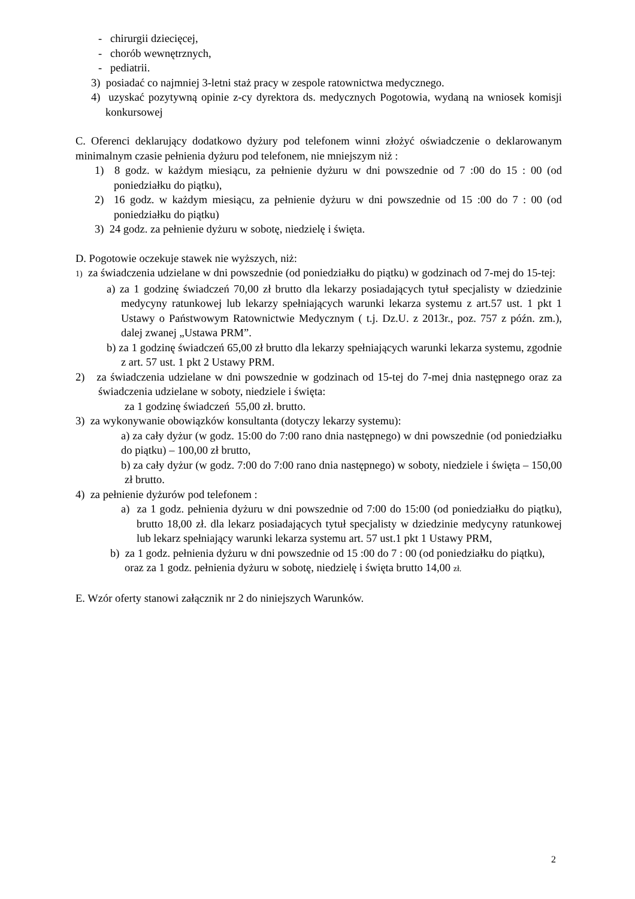- chirurgii dziecięcej,
- chorób wewnętrznych,
- pediatrii.
3) posiadać co najmniej 3-letni staż pracy w zespole ratownictwa medycznego.
4) uzyskać pozytywną opinie z-cy dyrektora ds. medycznych Pogotowia, wydaną na wniosek komisji konkursowej
C. Oferenci deklarujący dodatkowo dyżury pod telefonem winni złożyć oświadczenie o deklarowanym minimalnym czasie pełnienia dyżuru pod telefonem, nie mniejszym niż :
1) 8 godz. w każdym miesiącu, za pełnienie dyżuru w dni powszednie od 7 :00 do 15 : 00 (od poniedziałku do piątku),
2) 16 godz. w każdym miesiącu, za pełnienie dyżuru w dni powszednie od 15 :00 do 7 : 00 (od poniedziałku do piątku)
3) 24 godz. za pełnienie dyżuru w sobotę, niedzielę i święta.
D. Pogotowie oczekuje stawek nie wyższych, niż:
1) za świadczenia udzielane w dni powszednie (od poniedziałku do piątku) w godzinach od 7-mej do 15-tej:
a) za 1 godzinę świadczeń 70,00 zł brutto dla lekarzy posiadających tytuł specjalisty w dziedzinie medycyny ratunkowej lub lekarzy spełniających warunki lekarza systemu z art.57 ust. 1 pkt 1 Ustawy o Państwowym Ratownictwie Medycznym ( t.j. Dz.U. z 2013r., poz. 757 z późn. zm.), dalej zwanej „Ustawa PRM”.
b) za 1 godzinę świadczeń 65,00 zł brutto dla lekarzy spełniających warunki lekarza systemu, zgodnie z art. 57 ust. 1 pkt 2 Ustawy PRM.
2) za świadczenia udzielane w dni powszednie w godzinach od 15-tej do 7-mej dnia następnego oraz za świadczenia udzielane w soboty, niedziele i święta:
za 1 godzinę świadczeń 55,00 zł. brutto.
3) za wykonywanie obowiązków konsultanta (dotyczy lekarzy systemu):
a) za cały dyżur (w godz. 15:00 do 7:00 rano dnia następnego) w dni powszednie (od poniedziałku do piątku) – 100,00 zł brutto,
b) za cały dyżur (w godz. 7:00 do 7:00 rano dnia następnego) w soboty, niedziele i święta – 150,00 zł brutto.
4) za pełnienie dyżurów pod telefonem :
a) za 1 godz. pełnienia dyżuru w dni powszednie od 7:00 do 15:00 (od poniedziałku do piątku), brutto 18,00 zł. dla lekarz posiadających tytuł specjalisty w dziedzinie medycyny ratunkowej lub lekarz spełniający warunki lekarza systemu art. 57 ust.1 pkt 1 Ustawy PRM,
b) za 1 godz. pełnienia dyżuru w dni powszednie od 15 :00 do 7 : 00 (od poniedziałku do piątku), oraz za 1 godz. pełnienia dyżuru w sobotę, niedzielę i święta brutto 14,00 zł.
E. Wzór oferty stanowi załącznik nr 2 do niniejszych Warunków.
2